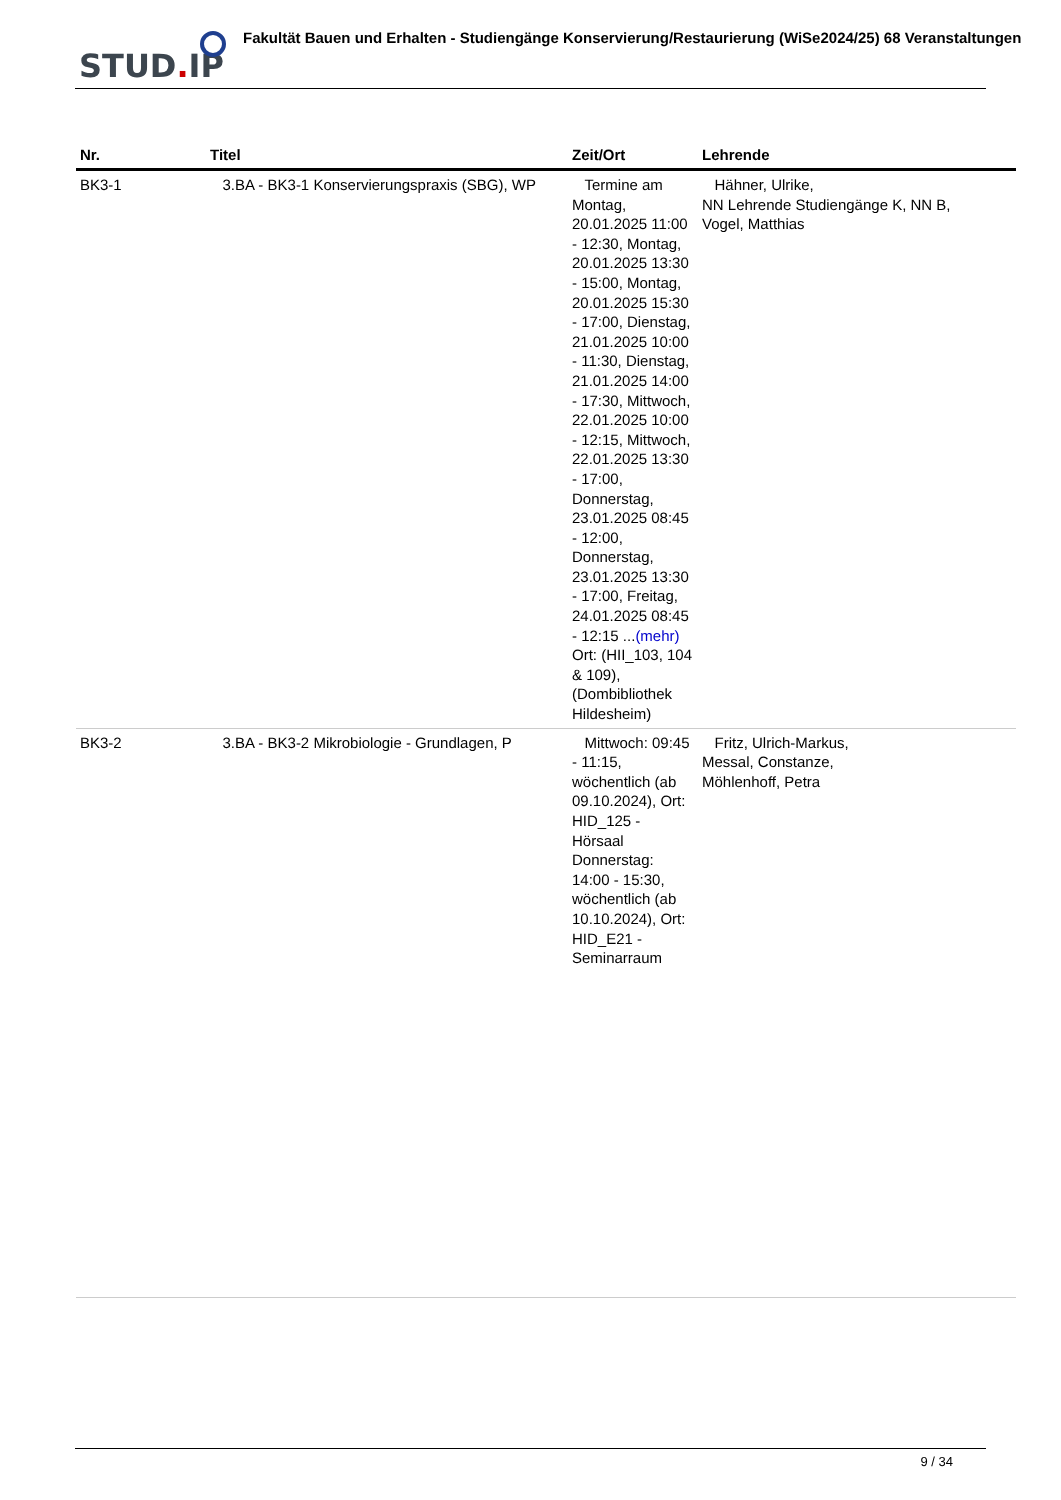STUD. IP
Fakultät Bauen und Erhalten - Studiengänge Konservierung/Restaurierung (WiSe2024/25) 68 Veranstaltungen
| Nr. | Titel | Zeit/Ort | Lehrende |
| --- | --- | --- | --- |
| BK3-1 | 3.BA - BK3-1 Konservierungspraxis (SBG), WP | Termine am Montag, 20.01.2025 11:00 - 12:30, Montag, 20.01.2025 13:30 - 15:00, Montag, 20.01.2025 15:30 - 17:00, Dienstag, 21.01.2025 10:00 - 11:30, Dienstag, 21.01.2025 14:00 - 17:30, Mittwoch, 22.01.2025 10:00 - 12:15, Mittwoch, 22.01.2025 13:30 - 17:00, Donnerstag, 23.01.2025 08:45 - 12:00, Donnerstag, 23.01.2025 13:30 - 17:00, Freitag, 24.01.2025 08:45 - 12:15 ... (mehr) Ort: (HII_103, 104 & 109), (Dombibliothek Hildesheim) | Hähner, Ulrike, NN Lehrende Studiengänge K, NN B, Vogel, Matthias |
| BK3-2 | 3.BA - BK3-2 Mikrobiologie - Grundlagen, P | Mittwoch: 09:45 - 11:15, wöchentlich (ab 09.10.2024), Ort: HID_125 - Hörsaal Donnerstag: 14:00 - 15:30, wöchentlich (ab 10.10.2024), Ort: HID_E21 - Seminarraum | Fritz, Ulrich-Markus, Messal, Constanze, Möhlenhoff, Petra |
9 / 34